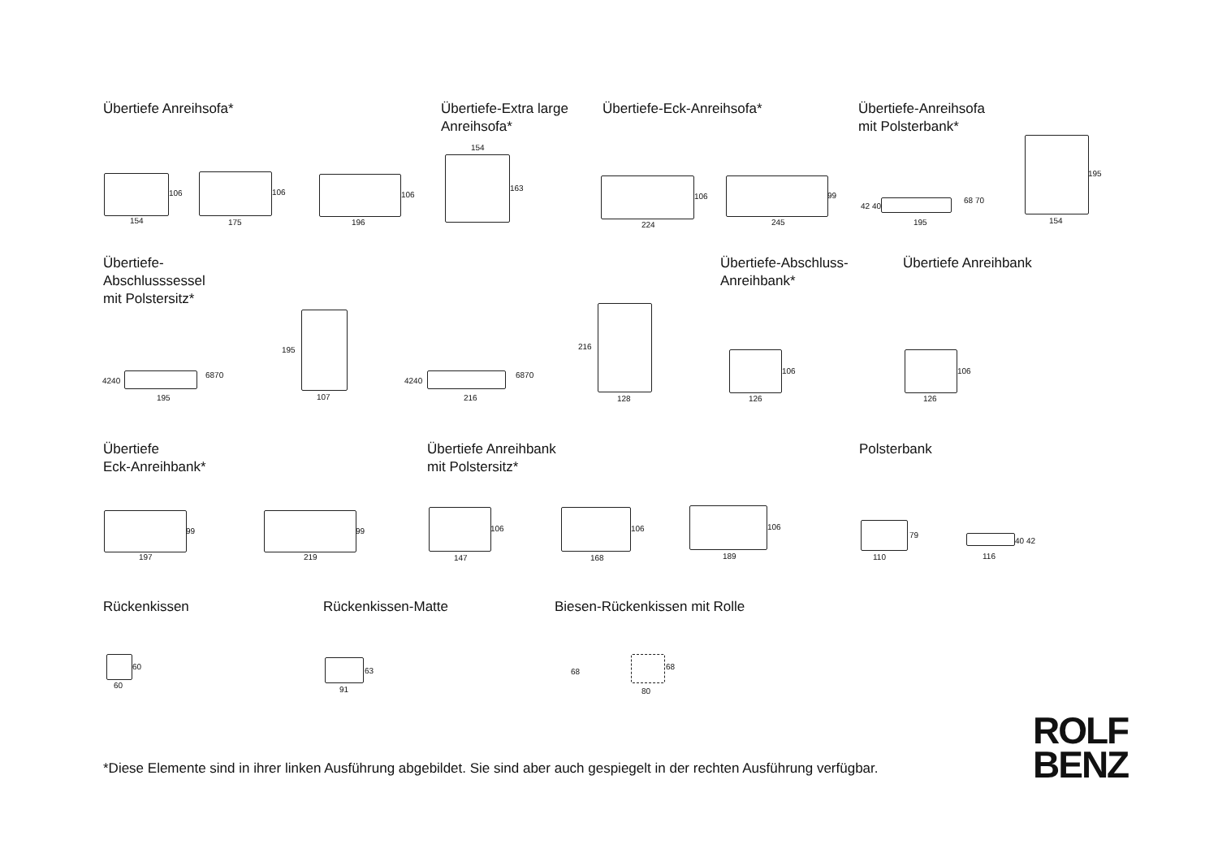Übertiefe Anreihsofa*
Übertiefe-Extra large
Anreihsofa*
Übertiefe-Eck-Anreihsofa*
Übertiefe-Anreihsofa
mit Polsterbank*
106
154
106
175
106
196
154
163
106
224
99
245
42 40
68 70
195
195
154
Übertiefe-
Abschlusssessel
mit Polstersitz*
Übertiefe-Abschluss-
Anreihbank*
Übertiefe Anreihbank
4240
6870
195
195
107
4240
6870
216
216
128
106
126
106
126
Übertiefe
Eck-Anreihbank*
Übertiefe Anreihbank
mit Polstersitz*
Polsterbank
99
197
99
219
106
147
106
168
106
189
79
110
40 42
116
Rückenkissen Rückenkissen-Matte Biesen-Rückenkissen mit Rolle
60
60
63
91
68
68
80
*Diese Elemente sind in ihrer linken Ausführung abgebildet. Sie sind aber auch gespiegelt in der rechten Ausführung verfügbar.
ROLF
BENZ